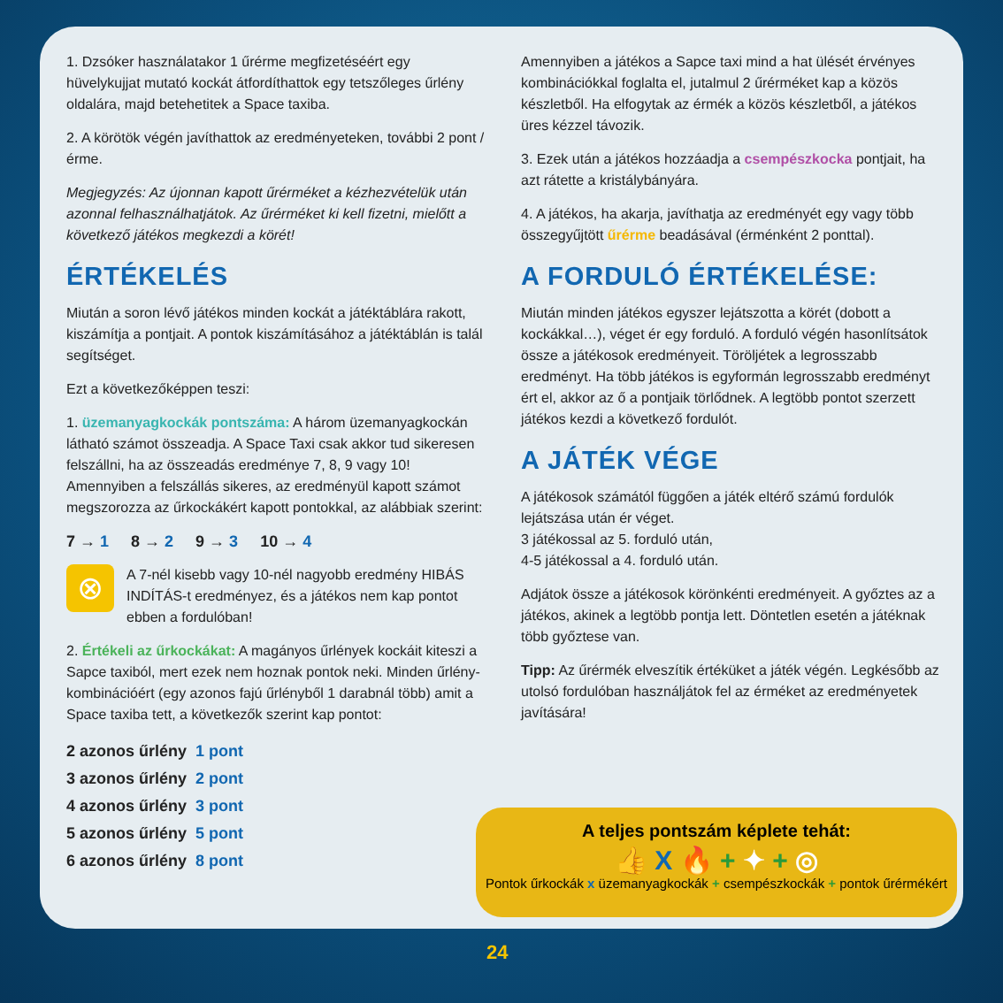1. Dzsóker használatakor 1 űrérme megfizetéséért egy hüvelykujjat mutató kockát átfordíthattok egy tetszőleges űrlény oldalára, majd betehetitek a Space taxiba.
2. A körötök végén javíthattok az eredményeteken, további 2 pont / érme.
Megjegyzés: Az újonnan kapott űrérméket a kézhezvételük után azonnal felhasználhatjátok. Az űrérméket ki kell fizetni, mielőtt a következő játékos megkezdi a körét!
ÉRTÉKELÉS
Miután a soron lévő játékos minden kockát a játéktáblára rakott, kiszámítja a pontjait. A pontok kiszámításához a játéktáblán is talál segítséget.
Ezt a következőképpen teszi:
1. üzemanyagkockák pontszáma: A három üzemanyagkockán látható számot összeadja. A Space Taxi csak akkor tud sikeresen felszállni, ha az összeadás eredménye 7, 8, 9 vagy 10! Amennyiben a felszállás sikeres, az eredményül kapott számot megszorozza az űrkockákért kapott pontokkal, az alábbiak szerint:
7 → 1 8 → 2 9 → 3 10 → 4
⊗
A 7-nél kisebb vagy 10-nél nagyobb eredmény HIBÁS INDÍTÁS-t eredményez, és a játékos nem kap pontot ebben a fordulóban!
2. Értékeli az űrkockákat: A magányos űrlények kockáit kiteszi a Sapce taxiból, mert ezek nem hoznak pontok neki. Minden űrlény-kombinációért (egy azonos fajú űrlényből 1 darabnál több) amit a Space taxiba tett, a következők szerint kap pontot:
2 azonos űrlény 1 pont
3 azonos űrlény 2 pont
4 azonos űrlény 3 pont
5 azonos űrlény 5 pont
6 azonos űrlény 8 pont
Amennyiben a játékos a Sapce taxi mind a hat ülését érvényes kombinációkkal foglalta el, jutalmul 2 űrérméket kap a közös készletből. Ha elfogytak az érmék a közös készletből, a játékos üres kézzel távozik.
3. Ezek után a játékos hozzáadja a csempészkocka pontjait, ha azt rátette a kristálybányára.
4. A játékos, ha akarja, javíthatja az eredményét egy vagy több összegyűjtött űrérme beadásával (érménként 2 ponttal).
A FORDULÓ ÉRTÉKELÉSE:
Miután minden játékos egyszer lejátszotta a körét (dobott a kockákkal…), véget ér egy forduló. A forduló végén hasonlítsátok össze a játékosok eredményeit. Töröljétek a legrosszabb eredményt. Ha több játékos is egyformán legrosszabb eredményt ért el, akkor az ő a pontjaik törlődnek. A legtöbb pontot szerzett játékos kezdi a következő fordulót.
A JÁTÉK VÉGE
A játékosok számától függően a játék eltérő számú fordulók lejátszása után ér véget.
3 játékossal az 5. forduló után,
4-5 játékossal a 4. forduló után.
Adjátok össze a játékosok körönkénti eredményeit. A győztes az a játékos, akinek a legtöbb pontja lett. Döntetlen esetén a játéknak több győztese van.
Tipp: Az űrérmék elveszítik értéküket a játék végén. Legkésőbb az utolsó fordulóban használjátok fel az érméket az eredményetek javítására!
A teljes pontszám képlete tehát:
👍 X 🔥 + ✦ + ◎
Pontok űrkockák x üzemanyagkockák + csempészkockák + pontok űrérmékért
24